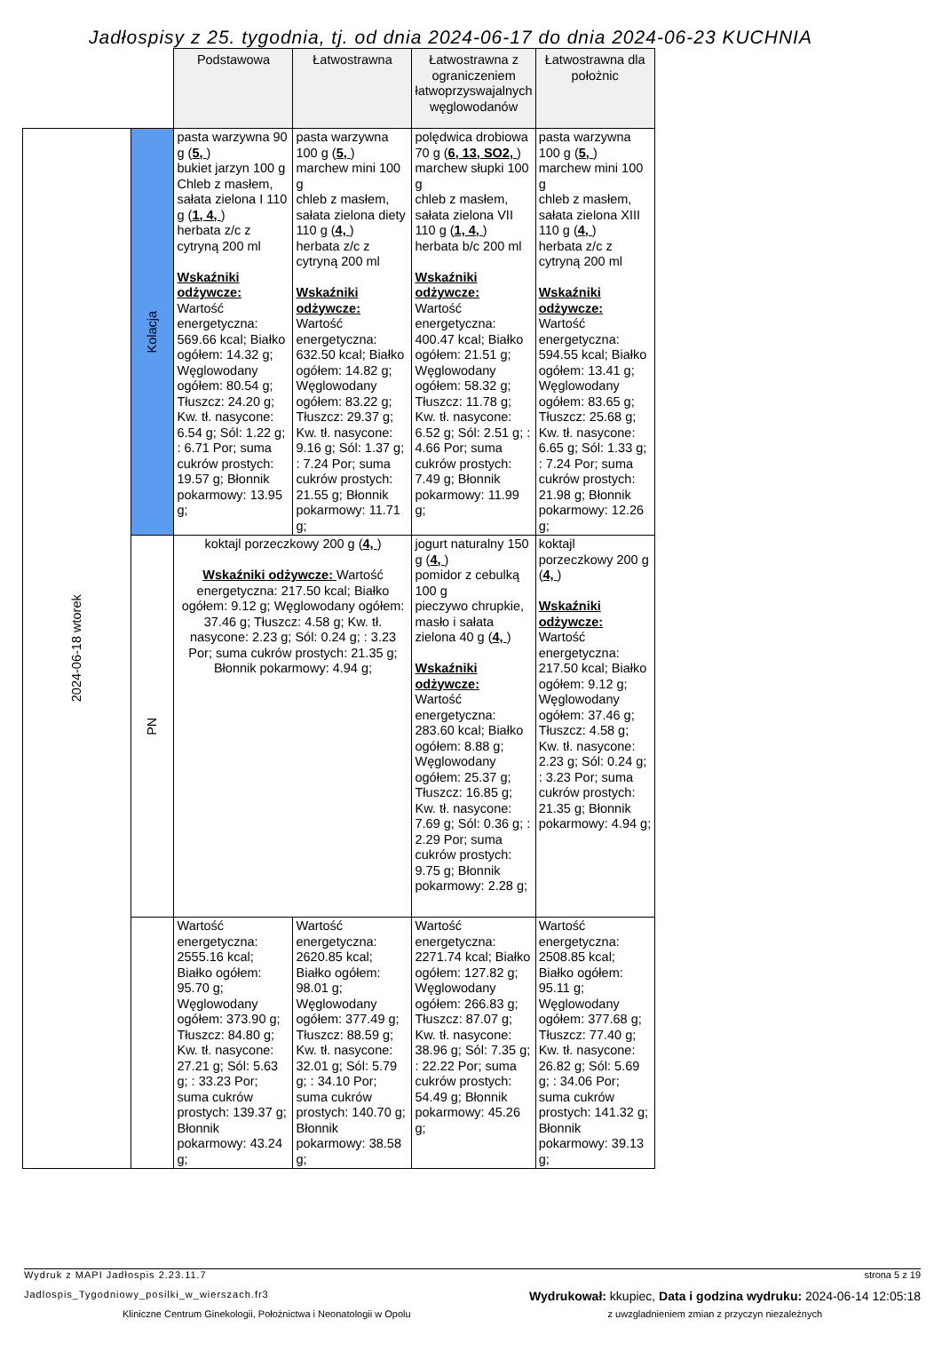Jadłospisy z 25. tygodnia, tj. od dnia 2024-06-17 do dnia 2024-06-23 KUCHNIA
| | | Podstawowa | Łatwostrawna | Łatwostrawna z ograniczeniem łatwoprzyswajalnych węglowodanów | Łatwostrawna dla położnic |
| --- | --- | --- | --- | --- | --- |
| 2024-06-18 wtorek | Kolacja | pasta warzywna 90 g ( 5, ) bukiet jarzyn 100 g Chleb z masłem, sałata zielona I 110 g ( 1, 4, ) herbata z/c z cytryną 200 ml Wskaźniki odżywcze: Wartość energetyczna: 569.66 kcal; Białko ogółem: 14.32 g; Węglowodany ogółem: 80.54 g; Tłuszcz: 24.20 g; Kw. tł. nasycone: 6.54 g; Sól: 1.22 g; : 6.71 Por; suma cukrów prostych: 19.57 g; Błonnik pokarmowy: 13.95 g; | pasta warzywna 100 g ( 5, ) marchew mini 100 g chleb z masłem, sałata zielona diety 110 g ( 4, ) herbata z/c z cytryną 200 ml Wskaźniki odżywcze: Wartość energetyczna: 632.50 kcal; Białko ogółem: 14.82 g; Węglowodany ogółem: 83.22 g; Tłuszcz: 29.37 g; Kw. tł. nasycone: 9.16 g; Sól: 1.37 g; : 7.24 Por; suma cukrów prostych: 21.55 g; Błonnik pokarmowy: 11.71 g; | polędwica drobiowa 70 g ( 6, 13, SO2, ) marchew słupki 100 g chleb z masłem, sałata zielona VII 110 g ( 1, 4, ) herbata b/c 200 ml Wskaźniki odżywcze: Wartość energetyczna: 400.47 kcal; Białko ogółem: 21.51 g; Węglowodany ogółem: 58.32 g; Tłuszcz: 11.78 g; Kw. tł. nasycone: 6.52 g; Sól: 2.51 g; : 4.66 Por; suma cukrów prostych: 7.49 g; Błonnik pokarmowy: 11.99 g; | pasta warzywna 100 g ( 5, ) marchew mini 100 g chleb z masłem, sałata zielona XIII 110 g ( 4, ) herbata z/c z cytryną 200 ml Wskaźniki odżywcze: Wartość energetyczna: 594.55 kcal; Białko ogółem: 13.41 g; Węglowodany ogółem: 83.65 g; Tłuszcz: 25.68 g; Kw. tł. nasycone: 6.65 g; Sól: 1.33 g; : 7.24 Por; suma cukrów prostych: 21.98 g; Błonnik pokarmowy: 12.26 g; |
| | PN | koktajl porzeczkowy 200 g ( 4, ) Wskaźniki odżywcze: Wartość energetyczna: 217.50 kcal; Białko ogółem: 9.12 g; Węglowodany ogółem: 37.46 g; Tłuszcz: 4.58 g; Kw. tł. nasycone: 2.23 g; Sól: 0.24 g; : 3.23 Por; suma cukrów prostych: 21.35 g; Błonnik pokarmowy: 4.94 g; | | jogurt naturalny 150 g ( 4, ) pomidor z cebulką 100 g pieczywo chrupkie, masło i sałata zielona 40 g ( 4, ) Wskaźniki odżywcze: Wartość energetyczna: 283.60 kcal; Białko ogółem: 8.88 g; Węglowodany ogółem: 25.37 g; Tłuszcz: 16.85 g; Kw. tł. nasycone: 7.69 g; Sól: 0.36 g; : 2.29 Por; suma cukrów prostych: 9.75 g; Błonnik pokarmowy: 2.28 g; | koktajl porzeczkowy 200 g ( 4, ) Wskaźniki odżywcze: Wartość energetyczna: 217.50 kcal; Białko ogółem: 9.12 g; Węglowodany ogółem: 37.46 g; Tłuszcz: 4.58 g; Kw. tł. nasycone: 2.23 g; Sól: 0.24 g; : 3.23 Por; suma cukrów prostych: 21.35 g; Błonnik pokarmowy: 4.94 g; |
| | | Wartość energetyczna: 2555.16 kcal; Białko ogółem: 95.70 g; Węglowodany ogółem: 373.90 g; Tłuszcz: 84.80 g; Kw. tł. nasycone: 27.21 g; Sól: 5.63 g; : 33.23 Por; suma cukrów prostych: 139.37 g; Błonnik pokarmowy: 43.24 g; | Wartość energetyczna: 2620.85 kcal; Białko ogółem: 98.01 g; Węglowodany ogółem: 377.49 g; Tłuszcz: 88.59 g; Kw. tł. nasycone: 32.01 g; Sól: 5.79 g; : 34.10 Por; suma cukrów prostych: 140.70 g; Błonnik pokarmowy: 38.58 g; | Wartość energetyczna: 2271.74 kcal; Białko ogółem: 127.82 g; Węglowodany ogółem: 266.83 g; Tłuszcz: 87.07 g; Kw. tł. nasycone: 38.96 g; Sól: 7.35 g; : 22.22 Por; suma cukrów prostych: 54.49 g; Błonnik pokarmowy: 45.26 g; | Wartość energetyczna: 2508.85 kcal; Białko ogółem: 95.11 g; Węglowodany ogółem: 377.68 g; Tłuszcz: 77.40 g; Kw. tł. nasycone: 26.82 g; Sól: 5.69 g; : 34.06 Por; suma cukrów prostych: 141.32 g; Błonnik pokarmowy: 39.13 g; |
Wydruk z MAPI Jadłospis 2.23.11.7 strona 5 z 19
Jadlospis_Tygodniowy_posilki_w_wierszach.fr3 Wydrukował: kkupiec, Data i godzina wydruku: 2024-06-14 12:05:18
Kliniczne Centrum Ginekologii, Położnictwa i Neonatologii w Opolu z uwzgladnieniem zmian z przyczyn niezależnych